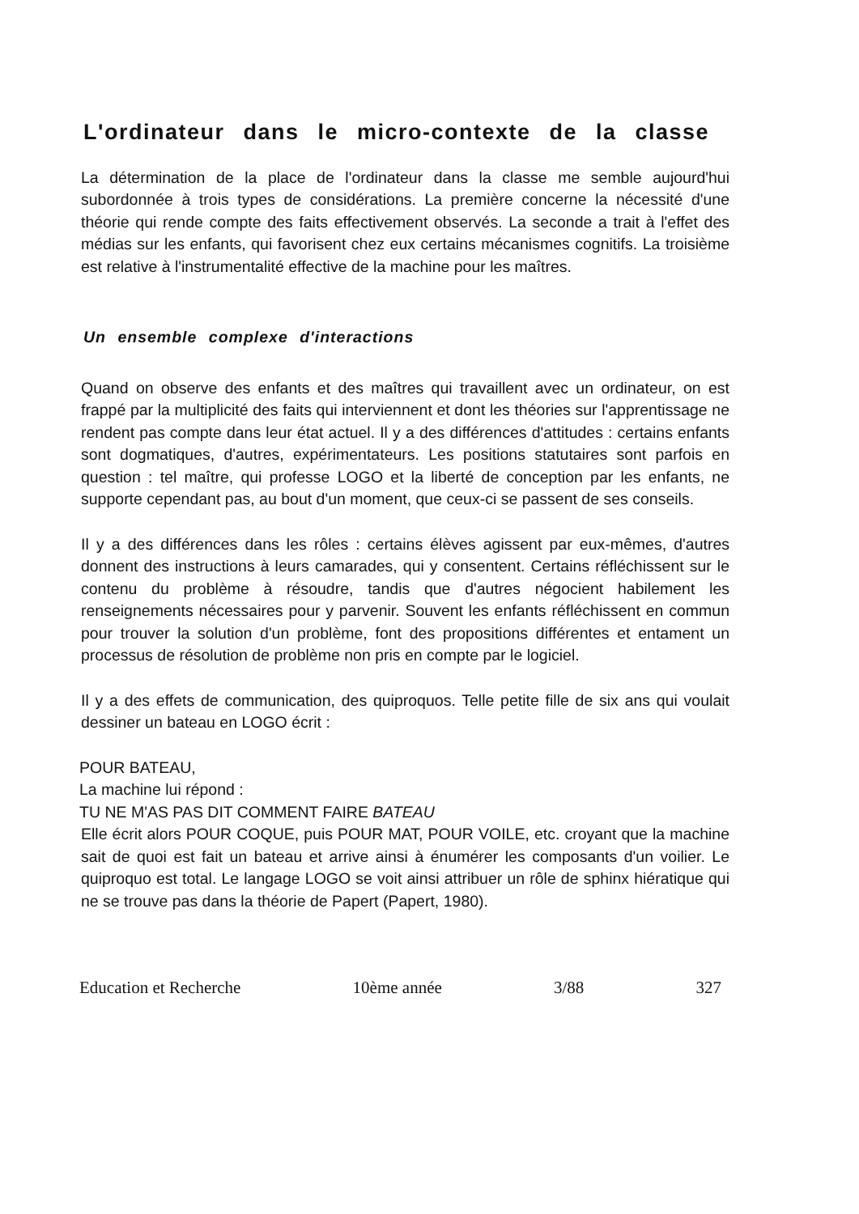L'ordinateur dans le micro-contexte de la classe
La détermination de la place de l'ordinateur dans la classe me semble aujourd'hui subordonnée à trois types de considérations. La première concerne la nécessité d'une théorie qui rende compte des faits effectivement observés. La seconde a trait à l'effet des médias sur les enfants, qui favorisent chez eux certains mécanismes cognitifs. La troisième est relative à l'instrumentalité effective de la machine pour les maîtres.
Un ensemble complexe d'interactions
Quand on observe des enfants et des maîtres qui travaillent avec un ordinateur, on est frappé par la multiplicité des faits qui interviennent et dont les théories sur l'apprentissage ne rendent pas compte dans leur état actuel. Il y a des différences d'attitudes : certains enfants sont dogmatiques, d'autres, expérimentateurs. Les positions statutaires sont parfois en question : tel maître, qui professe LOGO et la liberté de conception par les enfants, ne supporte cependant pas, au bout d'un moment, que ceux-ci se passent de ses conseils.
Il y a des différences dans les rôles : certains élèves agissent par eux-mêmes, d'autres donnent des instructions à leurs camarades, qui y consentent. Certains réfléchissent sur le contenu du problème à résoudre, tandis que d'autres négocient habilement les renseignements nécessaires pour y parvenir. Souvent les enfants réfléchissent en commun pour trouver la solution d'un problème, font des propositions différentes et entament un processus de résolution de problème non pris en compte par le logiciel.
Il y a des effets de communication, des quiproquos. Telle petite fille de six ans qui voulait dessiner un bateau en LOGO écrit :
POUR BATEAU,
La machine lui répond :
TU NE M'AS PAS DIT COMMENT FAIRE BATEAU
Elle écrit alors POUR COQUE, puis POUR MAT, POUR VOILE, etc. croyant que la machine sait de quoi est fait un bateau et arrive ainsi à énumérer les composants d'un voilier. Le quiproquo est total. Le langage LOGO se voit ainsi attribuer un rôle de sphinx hiératique qui ne se trouve pas dans la théorie de Papert (Papert, 1980).
Education et Recherche 10ème année 3/88 327